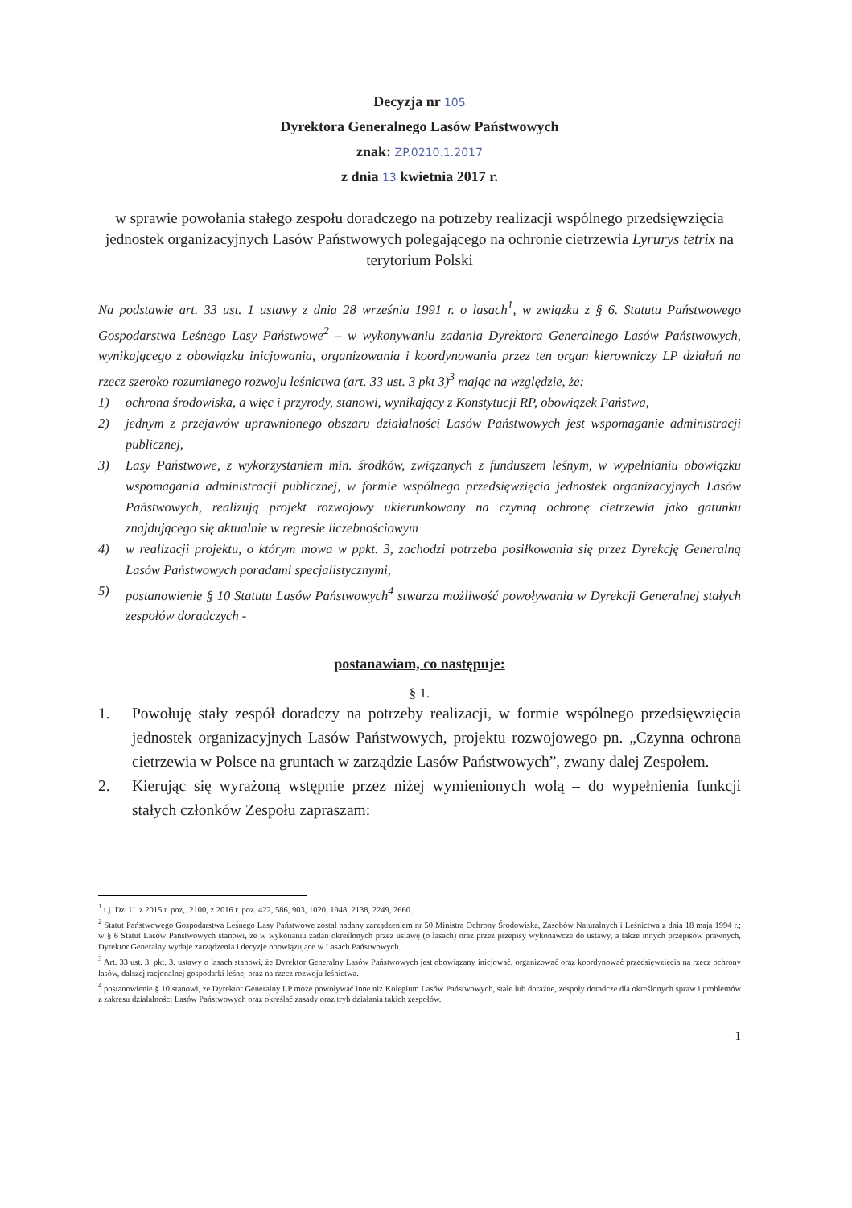Decyzja nr 105
Dyrektora Generalnego Lasów Państwowych
znak: ZP.0210.1.2017
z dnia 13 kwietnia 2017 r.
w sprawie powołania stałego zespołu doradczego na potrzeby realizacji wspólnego przedsięwzięcia jednostek organizacyjnych Lasów Państwowych polegającego na ochronie cietrzewia Lyrurys tetrix na terytorium Polski
Na podstawie art. 33 ust. 1 ustawy z dnia 28 września 1991 r. o lasach<sup>1</sup>, w związku z § 6. Statutu Państwowego Gospodarstwa Leśnego Lasy Państwowe<sup>2</sup> – w wykonywaniu zadania Dyrektora Generalnego Lasów Państwowych, wynikającego z obowiązku inicjowania, organizowania i koordynowania przez ten organ kierowniczy LP działań na rzecz szeroko rozumianego rozwoju leśnictwa (art. 33 ust. 3 pkt 3)<sup>3</sup> mając na względzie, że:
1) ochrona środowiska, a więc i przyrody, stanowi, wynikający z Konstytucji RP, obowiązek Państwa,
2) jednym z przejawów uprawnionego obszaru działalności Lasów Państwowych jest wspomaganie administracji publicznej,
3) Lasy Państwowe, z wykorzystaniem min. środków, związanych z funduszem leśnym, w wypełnianiu obowiązku wspomagania administracji publicznej, w formie wspólnego przedsięwzięcia jednostek organizacyjnych Lasów Państwowych, realizują projekt rozwojowy ukierunkowany na czynną ochronę cietrzewia jako gatunku znajdującego się aktualnie w regresie liczebnościowym
4) w realizacji projektu, o którym mowa w ppkt. 3, zachodzi potrzeba posiłkowania się przez Dyrekcję Generalną Lasów Państwowych poradami specjalistycznymi,
5) postanowienie § 10 Statutu Lasów Państwowych<sup>4</sup> stwarza możliwość powoływania w Dyrekcji Generalnej stałych zespołów doradczych -
postanawiam, co następuje:
§ 1.
1. Powołuję stały zespół doradczy na potrzeby realizacji, w formie wspólnego przedsięwzięcia jednostek organizacyjnych Lasów Państwowych, projektu rozwojowego pn. „Czynna ochrona cietrzewia w Polsce na gruntach w zarządzie Lasów Państwowych”, zwany dalej Zespołem.
2. Kierując się wyrażoną wstępnie przez niżej wymienionych wolą – do wypełnienia funkcji stałych członków Zespołu zapraszam:
<sup>1</sup> t.j. Dz. U. z 2015 r. poz,. 2100, z 2016 r. poz. 422, 586, 903, 1020, 1948, 2138, 2249, 2660.
<sup>2</sup> Statut Państwowego Gospodarstwa Leśnego Lasy Państwowe został nadany zarządzeniem nr 50 Ministra Ochrony Środowiska, Zasobów Naturalnych i Leśnictwa z dnia 18 maja 1994 r.; w § 6 Statut Lasów Państwowych stanowi, że w wykonaniu zadań określonych przez ustawę (o lasach) oraz przez przepisy wykonawcze do ustawy, a także innych przepisów prawnych, Dyrektor Generalny wydaje zarządzenia i decyzje obowiązujące w Lasach Państwowych.
<sup>3</sup> Art. 33 ust. 3. pkt. 3. ustawy o lasach stanowi, że Dyrektor Generalny Lasów Państwowych jest obowiązany inicjować, organizować oraz koordynować przedsięwzięcia na rzecz ochrony lasów, dalszej racjonalnej gospodarki leśnej oraz na rzecz rozwoju leśnictwa.
<sup>4</sup> postanowienie § 10 stanowi, ze Dyrektor Generalny LP może powoływać inne niż Kolegium Lasów Państwowych, stałe lub doraźne, zespoły doradcze dla określonych spraw i problemów z zakresu działalności Lasów Państwowych oraz określać zasady oraz tryb działania takich zespołów.
1